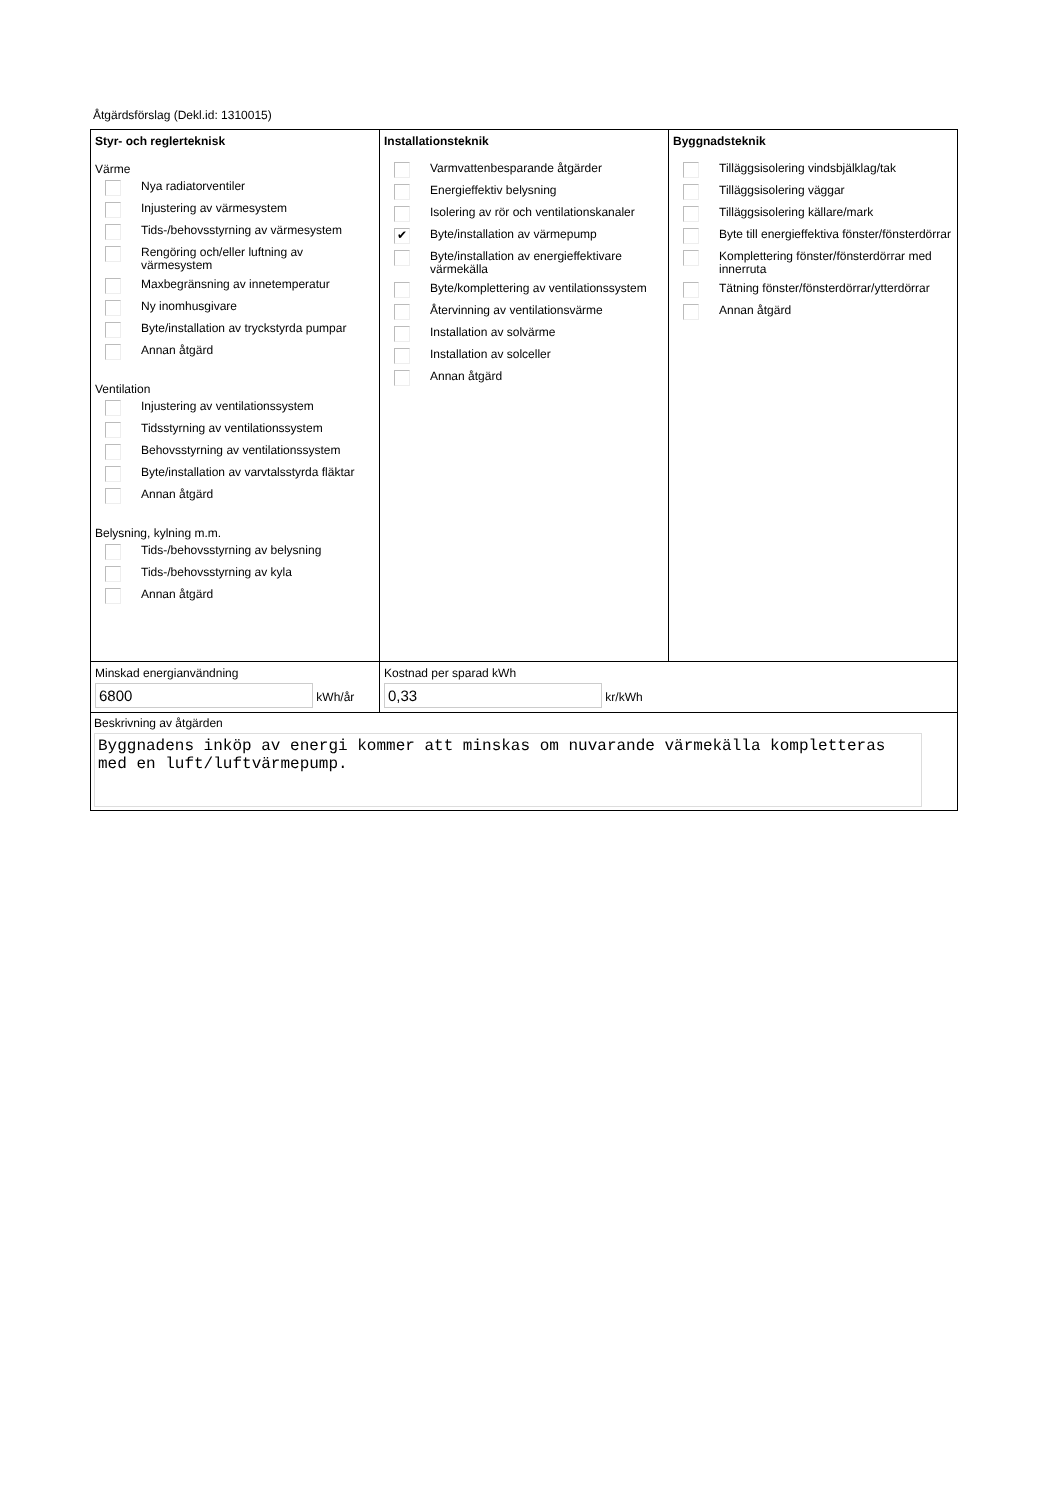Åtgärdsförslag (Dekl.id: 1310015)
Styr- och reglerteknisk
Värme
Nya radiatorventiler
Injustering av värmesystem
Tids-/behovsstyrning av värmesystem
Rengöring och/eller luftning av värmesystem
Maxbegränsning av innetemperatur
Ny inomhusgivare
Byte/installation av tryckstyrda pumpar
Annan åtgärd
Ventilation
Injustering av ventilationssystem
Tidsstyrning av ventilationssystem
Behovsstyrning av ventilationssystem
Byte/installation av varvtalsstyrda fläktar
Annan åtgärd
Belysning, kylning m.m.
Tids-/behovsstyrning av belysning
Tids-/behovsstyrning av kyla
Annan åtgärd
Installationsteknik
Varmvattenbesparande åtgärder
Energieffektiv belysning
Isolering av rör och ventilationskanaler
✔ Byte/installation av värmepump
Byte/installation av energieffektivare värmekälla
Byte/komplettering av ventilationssystem
Återvinning av ventilationsvärme
Installation av solvärme
Installation av solceller
Annan åtgärd
Byggnadsteknik
Tilläggsisolering vindsbjälklag/tak
Tilläggsisolering väggar
Tilläggsisolering källare/mark
Byte till energieffektiva fönster/fönsterdörrar
Komplettering fönster/fönsterdörrar med innerruta
Tätning fönster/fönsterdörrar/ytterdörrar
Annan åtgärd
Minskad energianvändning
6800 kWh/år
Kostnad per sparad kWh
0,33 kr/kWh
Beskrivning av åtgärden
Byggnadens inköp av energi kommer att minskas om nuvarande värmekälla kompletteras med en luft/luftvärmepump.